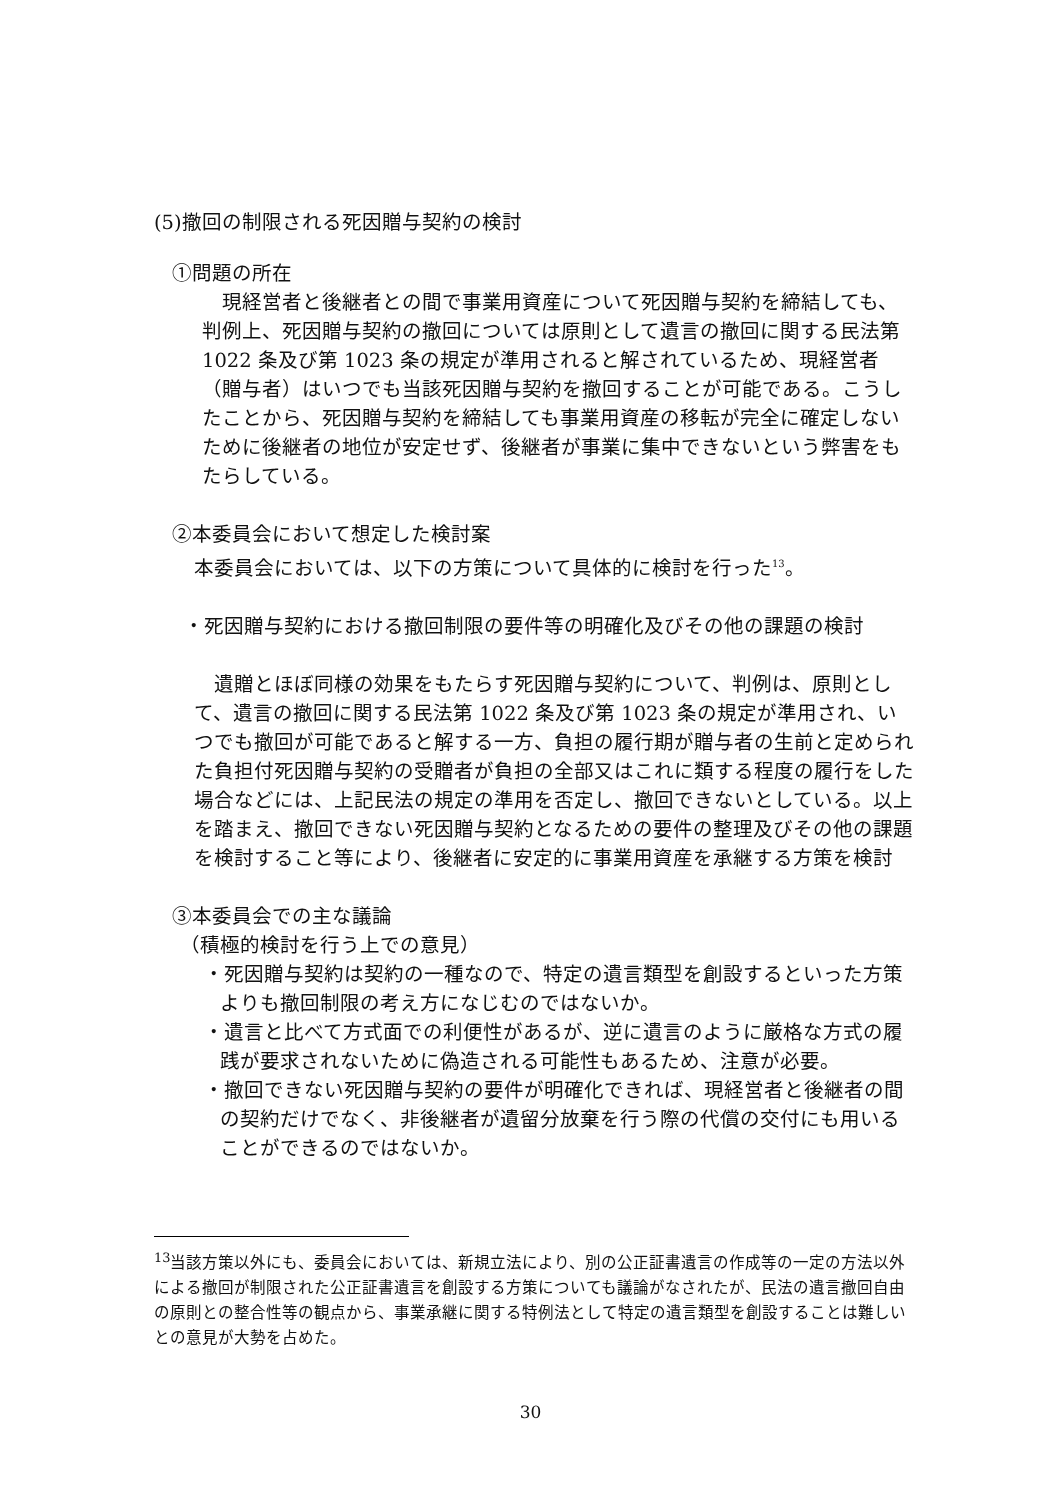(5)撤回の制限される死因贈与契約の検討
①問題の所在
現経営者と後継者との間で事業用資産について死因贈与契約を締結しても、判例上、死因贈与契約の撤回については原則として遺言の撤回に関する民法第 1022 条及び第 1023 条の規定が準用されると解されているため、現経営者（贈与者）はいつでも当該死因贈与契約を撤回することが可能である。こうしたことから、死因贈与契約を締結しても事業用資産の移転が完全に確定しないために後継者の地位が安定せず、後継者が事業に集中できないという弊害をもたらしている。
②本委員会において想定した検討案
本委員会においては、以下の方策について具体的に検討を行った<sup>13</sup>。
・死因贈与契約における撤回制限の要件等の明確化及びその他の課題の検討
遺贈とほぼ同様の効果をもたらす死因贈与契約について、判例は、原則として、遺言の撤回に関する民法第 1022 条及び第 1023 条の規定が準用され、いつでも撤回が可能であると解する一方、負担の履行期が贈与者の生前と定められた負担付死因贈与契約の受贈者が負担の全部又はこれに類する程度の履行をした場合などには、上記民法の規定の準用を否定し、撤回できないとしている。以上を踏まえ、撤回できない死因贈与契約となるための要件の整理及びその他の課題を検討すること等により、後継者に安定的に事業用資産を承継する方策を検討
③本委員会での主な議論
（積極的検討を行う上での意見）
・死因贈与契約は契約の一種なので、特定の遺言類型を創設するといった方策よりも撤回制限の考え方になじむのではないか。
・遺言と比べて方式面での利便性があるが、逆に遺言のように厳格な方式の履践が要求されないために偽造される可能性もあるため、注意が必要。
・撤回できない死因贈与契約の要件が明確化できれば、現経営者と後継者の間の契約だけでなく、非後継者が遺留分放棄を行う際の代償の交付にも用いることができるのではないか。
<sup>13</sup> 当該方策以外にも、委員会においては、新規立法により、別の公正証書遺言の作成等の一定の方法以外による撤回が制限された公正証書遺言を創設する方策についても議論がなされたが、民法の遺言撤回自由の原則との整合性等の観点から、事業承継に関する特例法として特定の遺言類型を創設することは難しいとの意見が大勢を占めた。
30